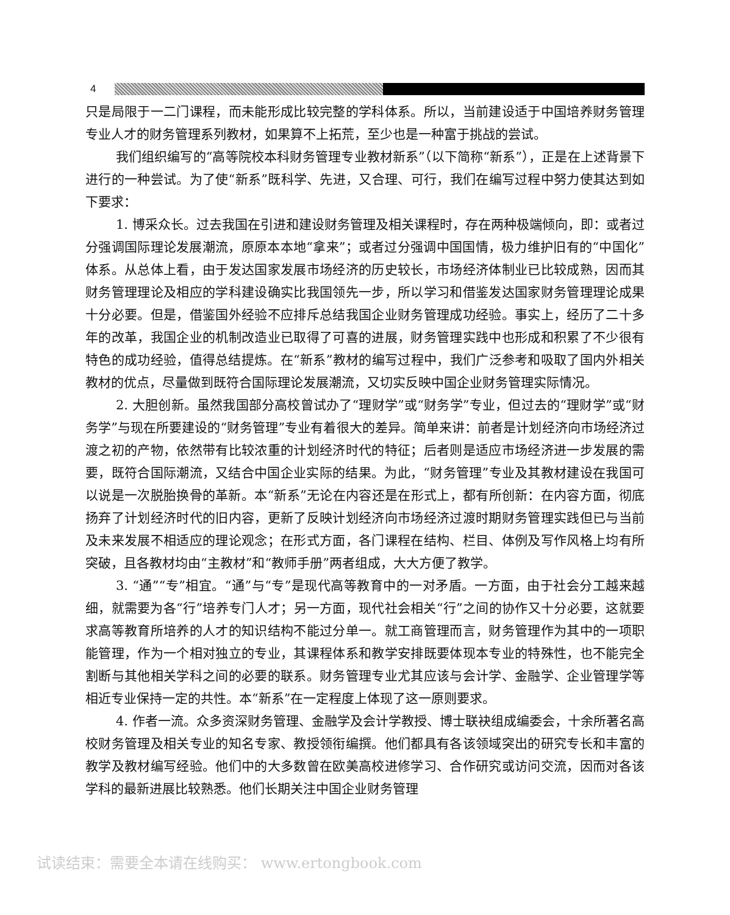4
只是局限于一二门课程，而未能形成比较完整的学科体系。所以，当前建设适于中国培养财务管理专业人才的财务管理系列教材，如果算不上拓荒，至少也是一种富于挑战的尝试。
我们组织编写的“高等院校本科财务管理专业教材新系”（以下简称“新系”），正是在上述背景下进行的一种尝试。为了使“新系”既科学、先进，又合理、可行，我们在编写过程中努力使其达到如下要求：
1. 博采众长。过去我国在引进和建设财务管理及相关课程时，存在两种极端倾向，即：或者过分强调国际理论发展潮流，原原本本地“拿来”；或者过分强调中国国情，极力维护旧有的“中国化”体系。从总体上看，由于发达国家发展市场经济的历史较长，市场经济体制业已比较成熟，因而其财务管理理论及相应的学科建设确实比我国领先一步，所以学习和借鉴发达国家财务管理理论成果十分必要。但是，借鉴国外经验不应排斥总结我国企业财务管理成功经验。事实上，经历了二十多年的改革，我国企业的机制改造业已取得了可喜的进展，财务管理实践中也形成和积累了不少很有特色的成功经验，值得总结提炼。在“新系”教材的编写过程中，我们广泛参考和吸取了国内外相关教材的优点，尽量做到既符合国际理论发展潮流，又切实反映中国企业财务管理实际情况。
2. 大胆创新。虽然我国部分高校曾试办了“理财学”或“财务学”专业，但过去的“理财学”或“财务学”与现在所要建设的“财务管理”专业有着很大的差异。简单来讲：前者是计划经济向市场经济过渡之初的产物，依然带有比较浓重的计划经济时代的特征；后者则是适应市场经济进一步发展的需要，既符合国际潮流，又结合中国企业实际的结果。为此，“财务管理”专业及其教材建设在我国可以说是一次脱胎换骨的革新。本“新系”无论在内容还是在形式上，都有所创新：在内容方面，彻底扬弃了计划经济时代的旧内容，更新了反映计划经济向市场经济过渡时期财务管理实践但已与当前及未来发展不相适应的理论观念；在形式方面，各门课程在结构、栏目、体例及写作风格上均有所突破，且各教材均由“主教材”和“教师手册”两者组成，大大方便了教学。
3. “通”“专”相宜。“通”与“专”是现代高等教育中的一对矛盾。一方面，由于社会分工越来越细，就需要为各“行”培养专门人才；另一方面，现代社会相关“行”之间的协作又十分必要，这就要求高等教育所培养的人才的知识结构不能过分单一。就工商管理而言，财务管理作为其中的一项职能管理，作为一个相对独立的专业，其课程体系和教学安排既要体现本专业的特殊性，也不能完全割断与其他相关学科之间的必要的联系。财务管理专业尤其应该与会计学、金融学、企业管理学等相近专业保持一定的共性。本“新系”在一定程度上体现了这一原则要求。
4. 作者一流。众多资深财务管理、金融学及会计学教授、博士联袂组成编委会，十余所著名高校财务管理及相关专业的知名专家、教授领衔编撰。他们都具有各该领域突出的研究专长和丰富的教学及教材编写经验。他们中的大多数曾在欧美高校进修学习、合作研究或访问交流，因而对各该学科的最新进展比较熟悉。他们长期关注中国企业财务管理
试读结束：需要全本请在线购买： www.ertongbook.com